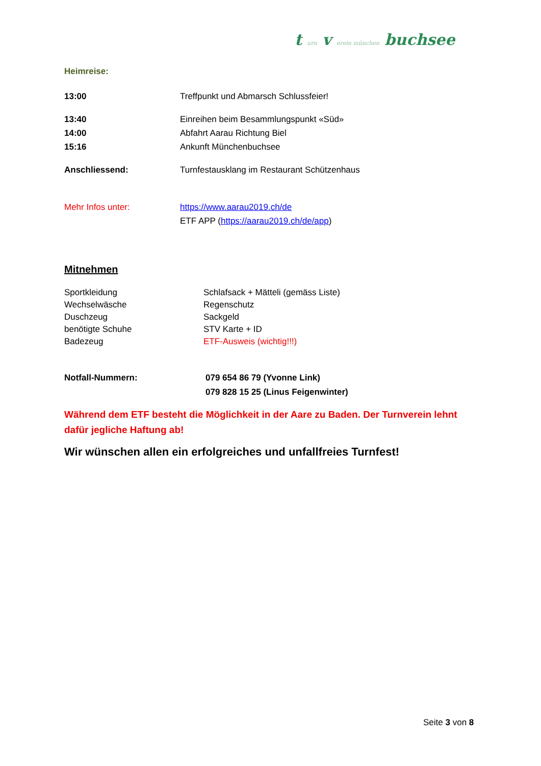t urn v erein münchen buchsee
Heimreise:
13:00 Treffpunkt und Abmarsch Schlussfeier!
13:40 Einreihen beim Besammlungspunkt «Süd»
14:00 Abfahrt Aarau Richtung Biel
15:16 Ankunft Münchenbuchsee
Anschliessend: Turnfestausklang im Restaurant Schützenhaus
Mehr Infos unter: https://www.aarau2019.ch/de
ETF APP (https://aarau2019.ch/de/app)
Mitnehmen
Sportkleidung
Wechselwäsche
Duschzeug
benötigte Schuhe
Badezeug
Schlafsack + Mätteli (gemäss Liste)
Regenschutz
Sackgeld
STV Karte + ID
ETF-Ausweis (wichtig!!!)
Notfall-Nummern: 079 654 86 79 (Yvonne Link)
079 828 15 25 (Linus Feigenwinter)
Während dem ETF besteht die Möglichkeit in der Aare zu Baden. Der Turnverein lehnt dafür jegliche Haftung ab!
Wir wünschen allen ein erfolgreiches und unfallfreies Turnfest!
Seite 3 von 8